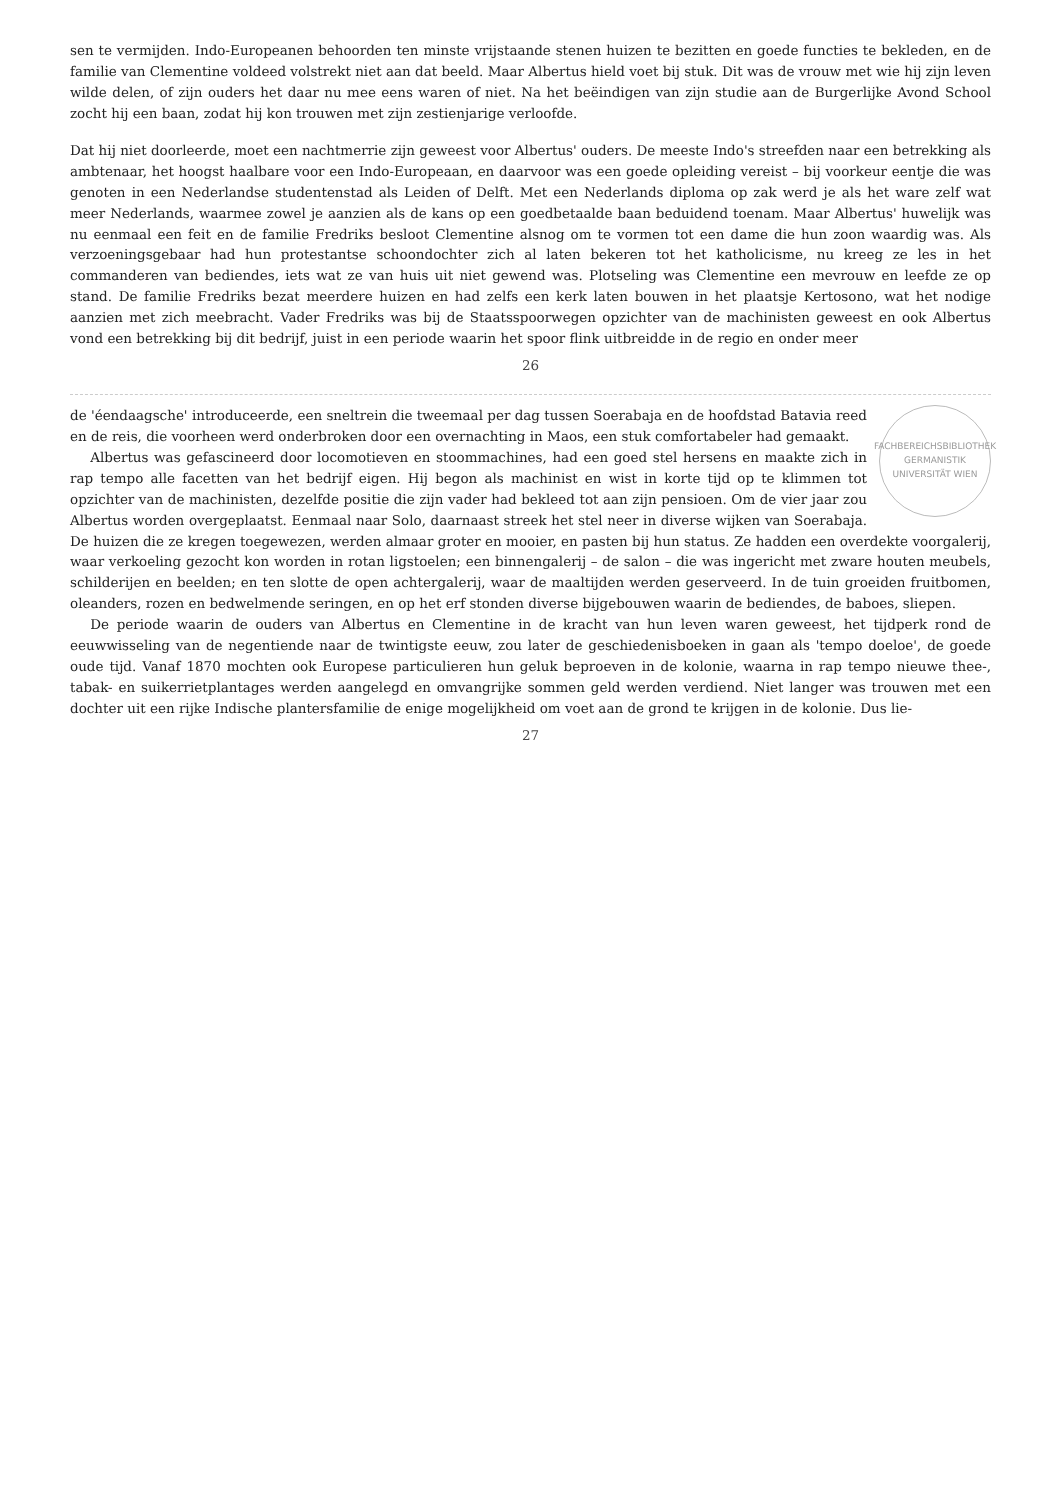sen te vermijden. Indo-Europeanen behoorden ten minste vrijstaande stenen huizen te bezitten en goede functies te bekleden, en de familie van Clementine voldeed volstrekt niet aan dat beeld. Maar Albertus hield voet bij stuk. Dit was de vrouw met wie hij zijn leven wilde delen, of zijn ouders het daar nu mee eens waren of niet. Na het beëindigen van zijn studie aan de Burgerlijke Avond School zocht hij een baan, zodat hij kon trouwen met zijn zestienjarige verloofde.
Dat hij niet doorleerde, moet een nachtmerrie zijn geweest voor Albertus' ouders. De meeste Indo's streefden naar een betrekking als ambtenaar, het hoogst haalbare voor een Indo-Europeaan, en daarvoor was een goede opleiding vereist – bij voorkeur eentje die was genoten in een Nederlandse studentenstad als Leiden of Delft. Met een Nederlands diploma op zak werd je als het ware zelf wat meer Nederlands, waarmee zowel je aanzien als de kans op een goedbetaalde baan beduidend toenam. Maar Albertus' huwelijk was nu eenmaal een feit en de familie Fredriks besloot Clementine alsnog om te vormen tot een dame die hun zoon waardig was. Als verzoeningsgebaar had hun protestantse schoondochter zich al laten bekeren tot het katholicisme, nu kreeg ze les in het commanderen van bediendes, iets wat ze van huis uit niet gewend was. Plotseling was Clementine een mevrouw en leefde ze op stand. De familie Fredriks bezat meerdere huizen en had zelfs een kerk laten bouwen in het plaatsje Kertosono, wat het nodige aanzien met zich meebracht. Vader Fredriks was bij de Staatsspoorwegen opzichter van de machinisten geweest en ook Albertus vond een betrekking bij dit bedrijf, juist in een periode waarin het spoor flink uitbreidde in de regio en onder meer
26
FACHBEREICHSBIBLIOTHEK GERMANISTIK
UNIVERSITÄT WIEN
de 'éendaagsche' introduceerde, een sneltrein die tweemaal per dag tussen Soerabaja en de hoofdstad Batavia reed en de reis, die voorheen werd onderbroken door een overnachting in Maos, een stuk comfortabeler had gemaakt.
Albertus was gefascineerd door locomotieven en stoommachines, had een goed stel hersens en maakte zich in rap tempo alle facetten van het bedrijf eigen. Hij begon als machinist en wist in korte tijd op te klimmen tot opzichter van de machinisten, dezelfde positie die zijn vader had bekleed tot aan zijn pensioen. Om de vier jaar zou Albertus worden overgeplaatst. Eenmaal naar Solo, daarnaast streek het stel neer in diverse wijken van Soerabaja. De huizen die ze kregen toegewezen, werden almaar groter en mooier, en pasten bij hun status. Ze hadden een overdekte voorgalerij, waar verkoeling gezocht kon worden in rotan ligstoelen; een binnengalerij – de salon – die was ingericht met zware houten meubels, schilderijen en beelden; en ten slotte de open achtergalerij, waar de maaltijden werden geserveerd. In de tuin groeiden fruitbomen, oleanders, rozen en bedwelmende seringen, en op het erf stonden diverse bijgebouwen waarin de bediendes, de baboes, sliepen.
De periode waarin de ouders van Albertus en Clementine in de kracht van hun leven waren geweest, het tijdperk rond de eeuwwisseling van de negentiende naar de twintigste eeuw, zou later de geschiedenisboeken in gaan als 'tempo doeloe', de goede oude tijd. Vanaf 1870 mochten ook Europese particulieren hun geluk beproeven in de kolonie, waarna in rap tempo nieuwe thee-, tabak- en suikerrietplantages werden aangelegd en omvangrijke sommen geld werden verdiend. Niet langer was trouwen met een dochter uit een rijke Indische plantersfamilie de enige mogelijkheid om voet aan de grond te krijgen in de kolonie. Dus lie-
27